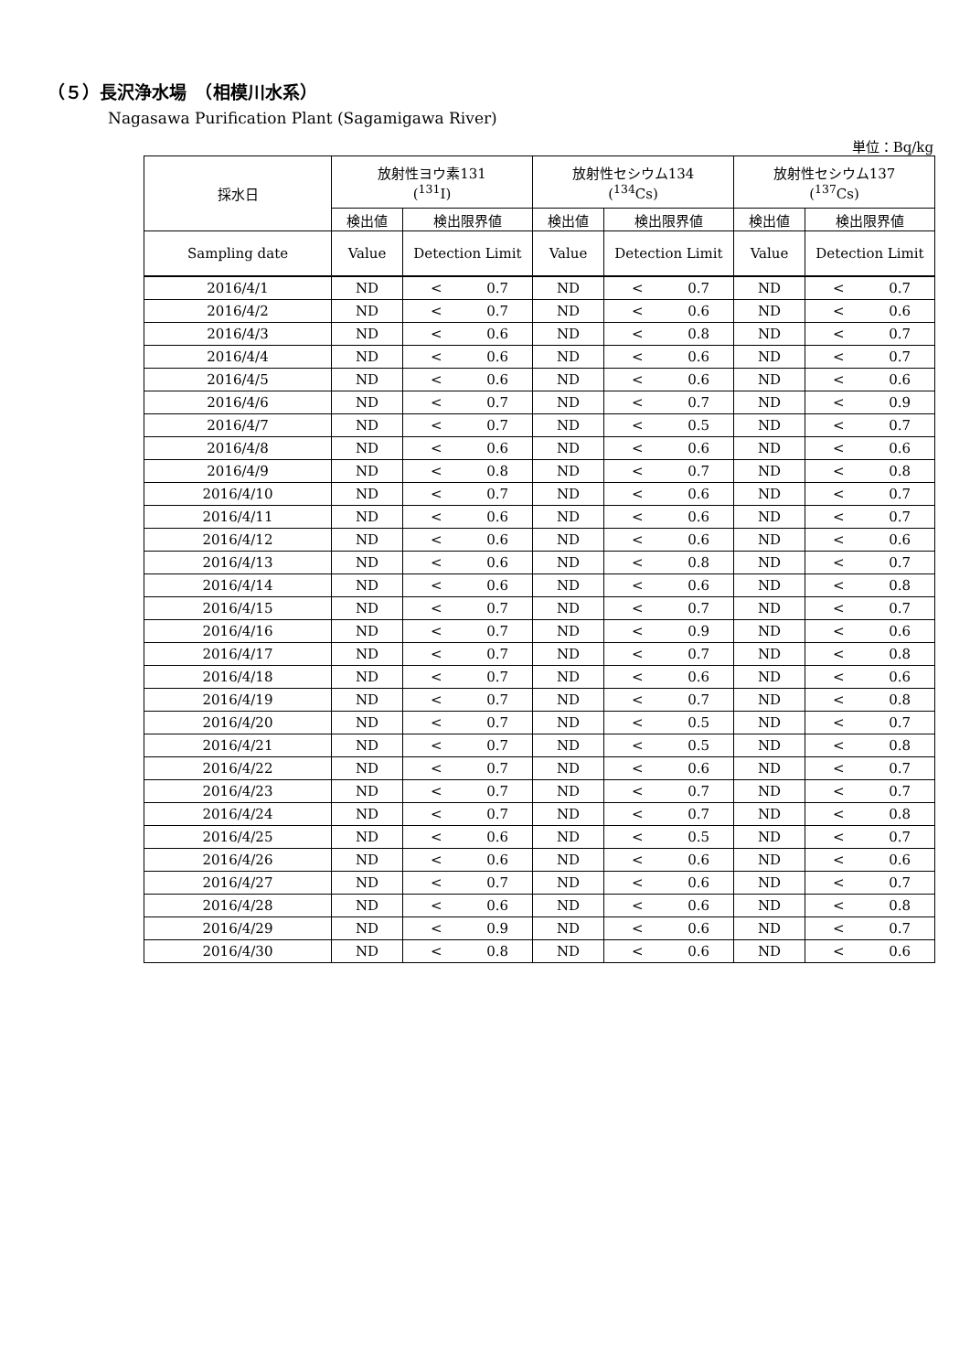（５）長沢浄水場　（相模川水系）
Nagasawa Purification Plant (Sagamigawa River)
単位：Bq/kg
| 採水日 | 放射性ヨウ素131 (<sup>131</sup>I) | | 放射性セシウム134 (<sup>134</sup>Cs) | | 放射性セシウム137 (<sup>137</sup>Cs) | |
| --- | --- | --- | --- | --- | --- | --- |
| | 検出値 | 検出限界値 | 検出値 | 検出限界値 | 検出値 | 検出限界値 |
| Sampling date | Value | Detection Limit | Value | Detection Limit | Value | Detection Limit |
| 2016/4/1 | ND | < 0.7 | ND | < 0.7 | ND | < 0.7 |
| 2016/4/2 | ND | < 0.7 | ND | < 0.6 | ND | < 0.6 |
| 2016/4/3 | ND | < 0.6 | ND | < 0.8 | ND | < 0.7 |
| 2016/4/4 | ND | < 0.6 | ND | < 0.6 | ND | < 0.7 |
| 2016/4/5 | ND | < 0.6 | ND | < 0.6 | ND | < 0.6 |
| 2016/4/6 | ND | < 0.7 | ND | < 0.7 | ND | < 0.9 |
| 2016/4/7 | ND | < 0.7 | ND | < 0.5 | ND | < 0.7 |
| 2016/4/8 | ND | < 0.6 | ND | < 0.6 | ND | < 0.6 |
| 2016/4/9 | ND | < 0.8 | ND | < 0.7 | ND | < 0.8 |
| 2016/4/10 | ND | < 0.7 | ND | < 0.6 | ND | < 0.7 |
| 2016/4/11 | ND | < 0.6 | ND | < 0.6 | ND | < 0.7 |
| 2016/4/12 | ND | < 0.6 | ND | < 0.6 | ND | < 0.6 |
| 2016/4/13 | ND | < 0.6 | ND | < 0.8 | ND | < 0.7 |
| 2016/4/14 | ND | < 0.6 | ND | < 0.6 | ND | < 0.8 |
| 2016/4/15 | ND | < 0.7 | ND | < 0.7 | ND | < 0.7 |
| 2016/4/16 | ND | < 0.7 | ND | < 0.9 | ND | < 0.6 |
| 2016/4/17 | ND | < 0.7 | ND | < 0.7 | ND | < 0.8 |
| 2016/4/18 | ND | < 0.7 | ND | < 0.6 | ND | < 0.6 |
| 2016/4/19 | ND | < 0.7 | ND | < 0.7 | ND | < 0.8 |
| 2016/4/20 | ND | < 0.7 | ND | < 0.5 | ND | < 0.7 |
| 2016/4/21 | ND | < 0.7 | ND | < 0.5 | ND | < 0.8 |
| 2016/4/22 | ND | < 0.7 | ND | < 0.6 | ND | < 0.7 |
| 2016/4/23 | ND | < 0.7 | ND | < 0.7 | ND | < 0.7 |
| 2016/4/24 | ND | < 0.7 | ND | < 0.7 | ND | < 0.8 |
| 2016/4/25 | ND | < 0.6 | ND | < 0.5 | ND | < 0.7 |
| 2016/4/26 | ND | < 0.6 | ND | < 0.6 | ND | < 0.6 |
| 2016/4/27 | ND | < 0.7 | ND | < 0.6 | ND | < 0.7 |
| 2016/4/28 | ND | < 0.6 | ND | < 0.6 | ND | < 0.8 |
| 2016/4/29 | ND | < 0.9 | ND | < 0.6 | ND | < 0.7 |
| 2016/4/30 | ND | < 0.8 | ND | < 0.6 | ND | < 0.6 |